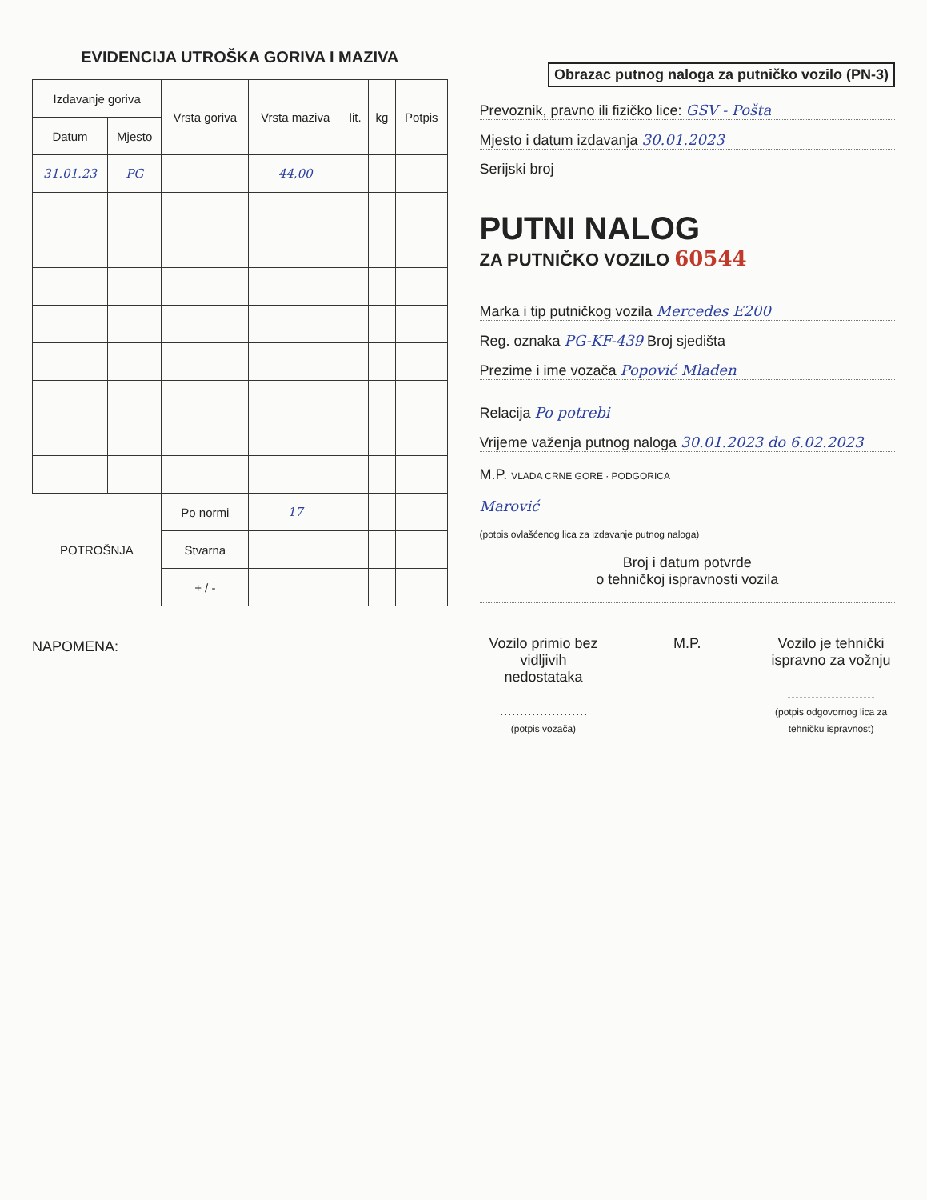EVIDENCIJA UTROŠKA GORIVA I MAZIVA
| Izdavanje goriva | | Vrsta goriva | Vrsta maziva | lit. | kg | Potpis |
| --- | --- | --- | --- | --- | --- | --- |
| Datum | Mjesto | | | | | |
| 31.01.23 | PG | | 44,00 | | | |
| POTROŠNJA | | Po normi | 17 | | | |
| | | Stvarna | | | | |
| | | + / - | | | | |
NAPOMENA:
Obrazac putnog naloga za putničko vozilo (PN-3)
Prevoznik, pravno ili fizičko lice: GSV - Pošta
Mjesto i datum izdavanja 30.01.2023
Serijski broj
PUTNI NALOG
ZA PUTNIČKO VOZILO 60544
Marka i tip putničkog vozila Mercedes E200
Reg. oznaka PG-KF-439 Broj sjedišta
Prezime i ime vozača Popović Mladen
Relacija Po potrebi
Vrijeme važenja putnog naloga 30.01.2023 do 6.02.2023
M.P. VLADA CRNE GORE · PODGORICA
Marović
(potpis ovlašćenog lica za izdavanje putnog naloga)
Broj i datum potvrde
o tehničkoj ispravnosti vozila
Vozilo primio bez
vidljivih nedostataka
......................
(potpis vozača)
M.P. Vozilo je tehnički
ispravno za vožnju
......................
(potpis odgovornog lica za tehničku ispravnost)